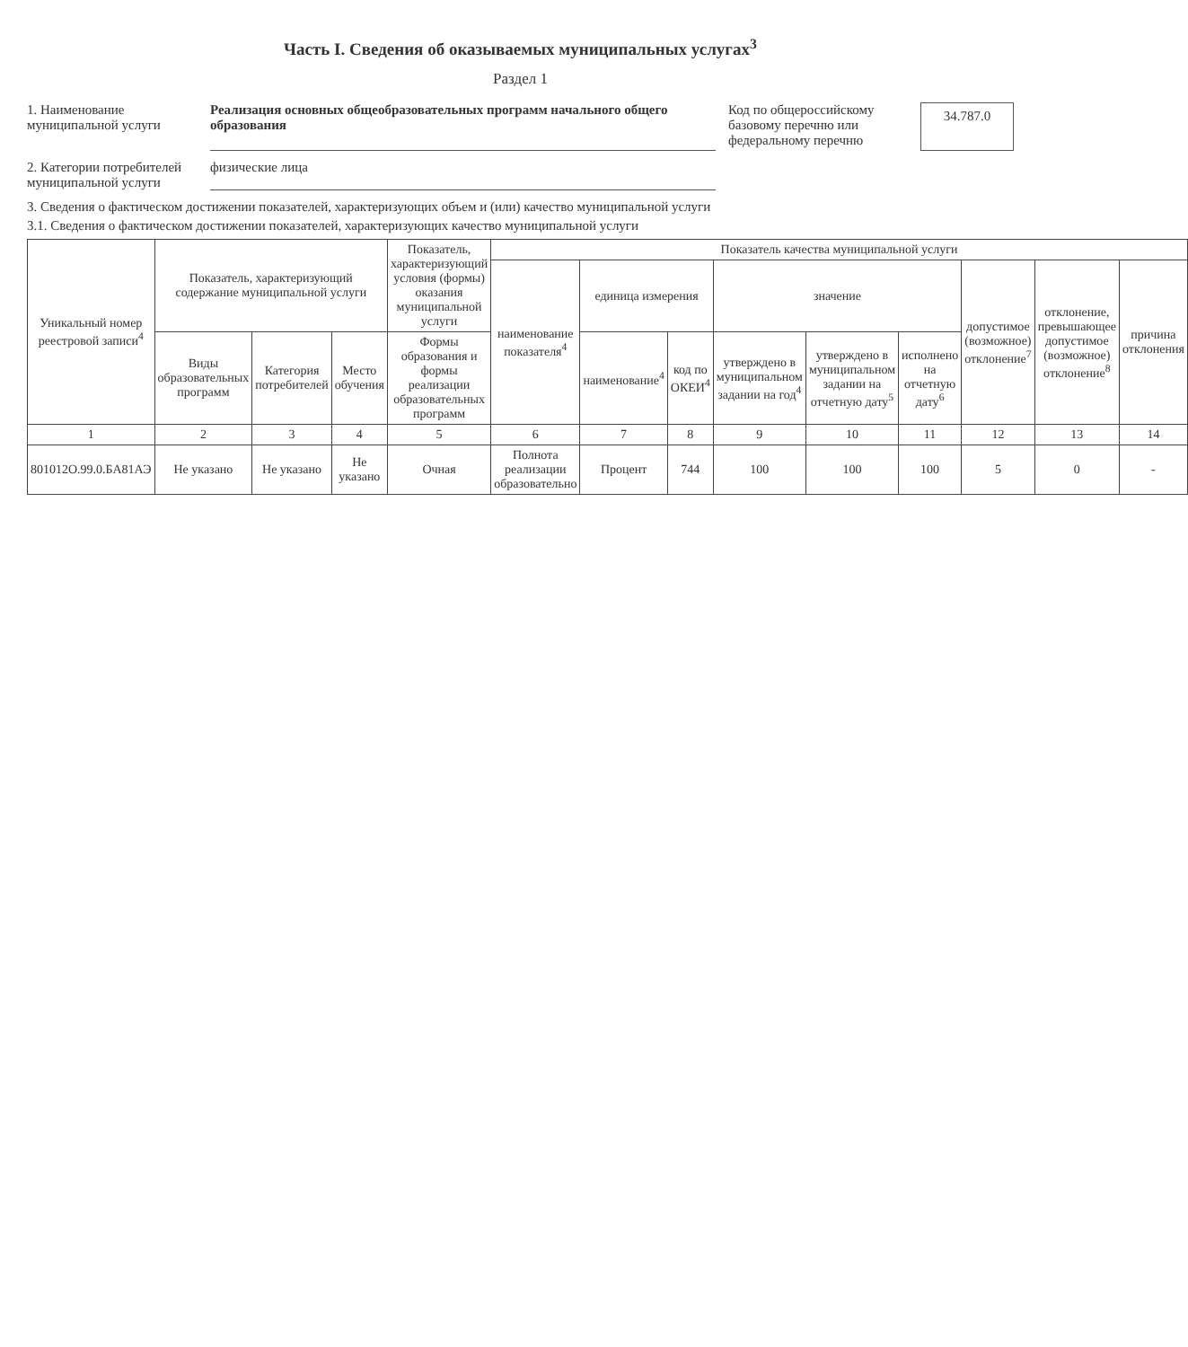Часть I. Сведения об оказываемых муниципальных услугах<sup>3</sup>
Раздел 1
1. Наименование муниципальной услуги
Реализация основных общеобразовательных программ начального общего образования
Код по общероссийскому базовому перечню или федеральному перечню
34.787.0
2. Категории потребителей муниципальной услуги
физические лица
3. Сведения о фактическом достижении показателей, характеризующих объем и (или) качество муниципальной услуги
3.1. Сведения о фактическом достижении показателей, характеризующих качество муниципальной услуги
| Уникальный номер реестровой записи<sup>4</sup> | Показатель, характеризующий содержание муниципальной услуги | | | Показатель, характеризующий условия (формы) оказания муниципальной услуги | Показатель качества муниципальной услуги | | | | | | | | |
| --- | --- | --- | --- | --- | --- | --- | --- | --- | --- | --- | --- | --- | --- |
| | | | | | наименование показателя<sup>4</sup> | единица измерения | | значение | | | допустимое (возможное) отклонение<sup>7</sup> | отклонение, превышающее допустимое (возможное) отклонение<sup>8</sup> | причина отклонения |
| | Виды образовательных программ | Категория потребителей | Место обучения | Формы образования и формы реализации образовательных программ | | наименование<sup>4</sup> | код по ОКЕИ<sup>4</sup> | утверждено в муниципальном задании на год<sup>4</sup> | утверждено в муниципальном задании на отчетную дату<sup>5</sup> | исполнено на отчетную дату<sup>6</sup> | | | |
| 1 | 2 | 3 | 4 | 5 | 6 | 7 | 8 | 9 | 10 | 11 | 12 | 13 | 14 |
| 801012О.99.0.БА81АЭ | Не указано | Не указано | Не указано | Очная | Полнота реализации образовательно | Процент | 744 | 100 | 100 | 100 | 5 | 0 | - |